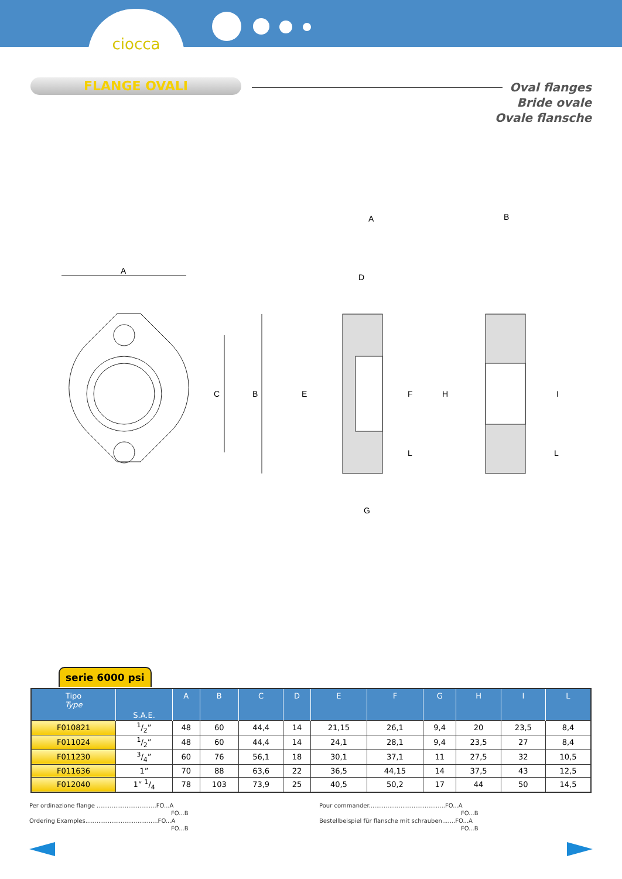ciocca
FLANGE OVALI
Oval flanges
Bride ovale
Ovale flansche
A
C
B
D
E
F
G
H
I
L
L
A
B
serie 6000 psi
| Tipo Type | S.A.E. | A | B | C | D | E | F | G | H | I | L |
| --- | --- | --- | --- | --- | --- | --- | --- | --- | --- | --- | --- |
| F010821 | 1/2” | 48 | 60 | 44,4 | 14 | 21,15 | 26,1 | 9,4 | 20 | 23,5 | 8,4 |
| F011024 | 1/2” | 48 | 60 | 44,4 | 14 | 24,1 | 28,1 | 9,4 | 23,5 | 27 | 8,4 |
| F011230 | 3/4” | 60 | 76 | 56,1 | 18 | 30,1 | 37,1 | 11 | 27,5 | 32 | 10,5 |
| F011636 | 1” | 70 | 88 | 63,6 | 22 | 36,5 | 44,15 | 14 | 37,5 | 43 | 12,5 |
| F012040 | 1” 1/4 | 78 | 103 | 73,9 | 25 | 40,5 | 50,2 | 17 | 44 | 50 | 14,5 |
Per ordinazione flange ................................FO...A
FO...B
Ordering Examples.......................................FO...A
FO...B
Pour commander.........................................FO...A
FO...B
Bestellbeispiel für flansche mit schrauben.......FO...A
FO...B